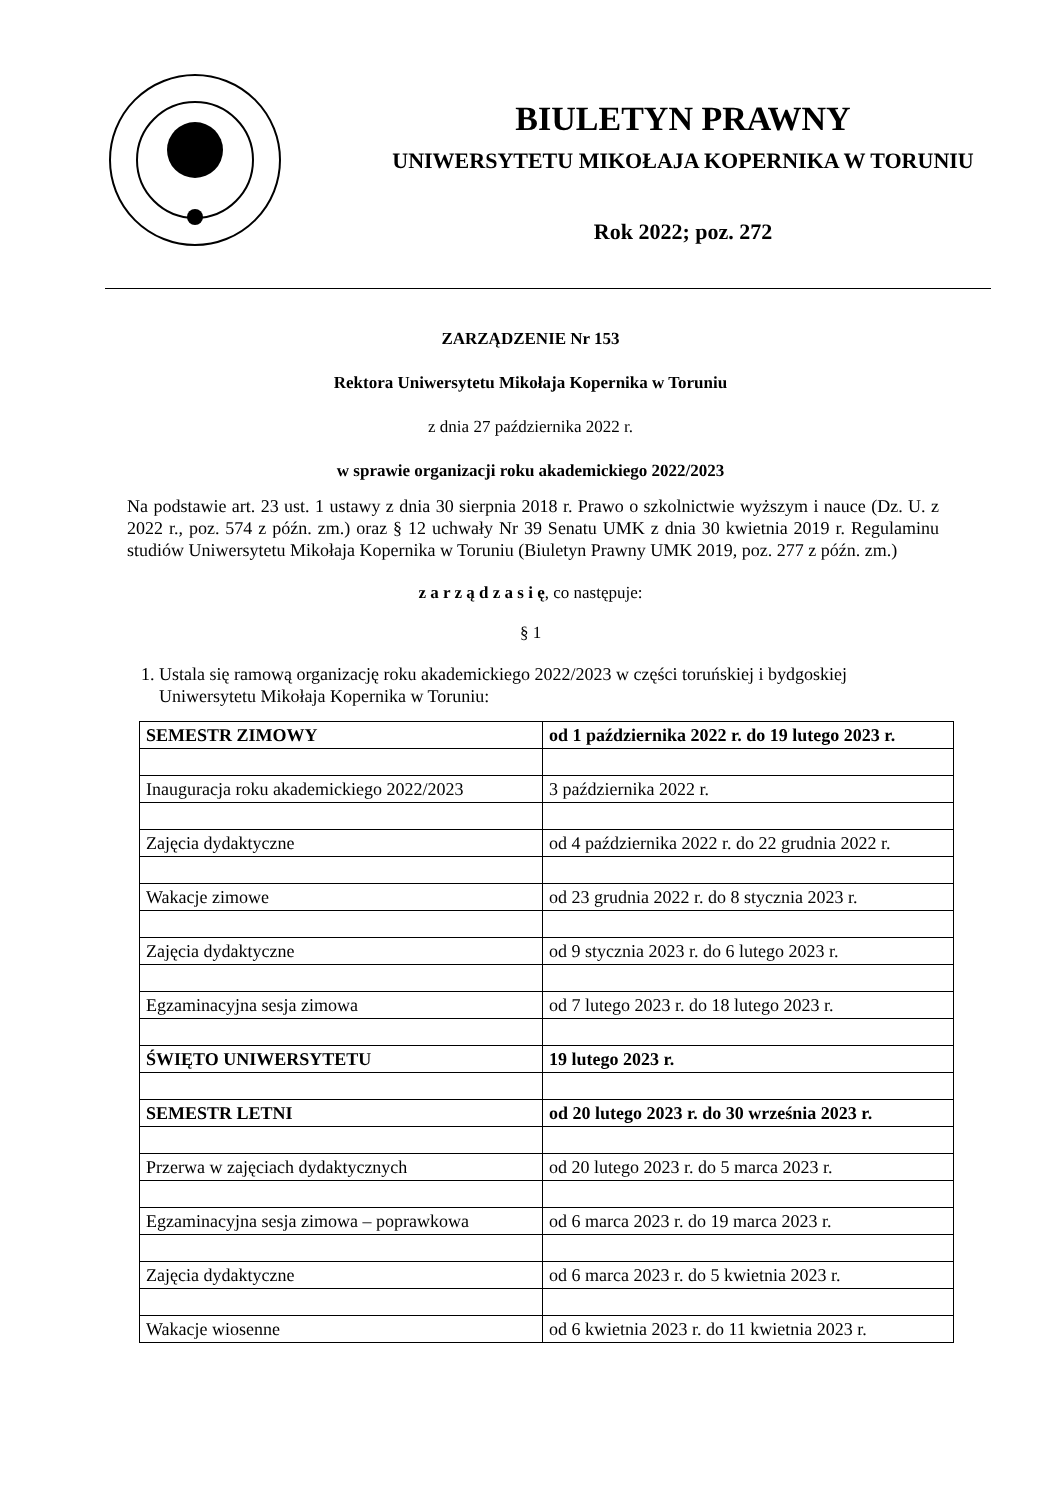BIULETYN PRAWNY
UNIWERSYTETU MIKOŁAJA KOPERNIKA W TORUNIU
Rok 2022; poz. 272
ZARZĄDZENIE Nr 153
Rektora Uniwersytetu Mikołaja Kopernika w Toruniu
z dnia 27 października 2022 r.
w sprawie organizacji roku akademickiego 2022/2023
Na podstawie art. 23 ust. 1 ustawy z dnia 30 sierpnia 2018 r. Prawo o szkolnictwie wyższym i nauce (Dz. U. z 2022 r., poz. 574 z późn. zm.) oraz § 12 uchwały Nr 39 Senatu UMK z dnia 30 kwietnia 2019 r. Regulaminu studiów Uniwersytetu Mikołaja Kopernika w Toruniu (Biuletyn Prawny UMK 2019, poz. 277 z późn. zm.)
z a r z ą d z a s i ę, co następuje:
§ 1
1. Ustala się ramową organizację roku akademickiego 2022/2023 w części toruńskiej i bydgoskiej Uniwersytetu Mikołaja Kopernika w Toruniu:
| SEMESTR ZIMOWY | od 1 października 2022 r. do 19 lutego 2023 r. |
| Inauguracja roku akademickiego 2022/2023 | 3 października 2022 r. |
| Zajęcia dydaktyczne | od 4 października 2022 r. do 22 grudnia 2022 r. |
| Wakacje zimowe | od 23 grudnia 2022 r. do 8 stycznia 2023 r. |
| Zajęcia dydaktyczne | od 9 stycznia 2023 r. do 6 lutego 2023 r. |
| Egzaminacyjna sesja zimowa | od 7 lutego 2023 r. do 18 lutego 2023 r. |
| ŚWIĘTO UNIWERSYTETU | 19 lutego 2023 r. |
| SEMESTR LETNI | od 20 lutego 2023 r. do 30 września 2023 r. |
| Przerwa w zajęciach dydaktycznych | od 20 lutego 2023 r. do 5 marca 2023 r. |
| Egzaminacyjna sesja zimowa – poprawkowa | od 6 marca 2023 r. do 19 marca 2023 r. |
| Zajęcia dydaktyczne | od 6 marca 2023 r. do 5 kwietnia 2023 r. |
| Wakacje wiosenne | od 6 kwietnia 2023 r. do 11 kwietnia 2023 r. |